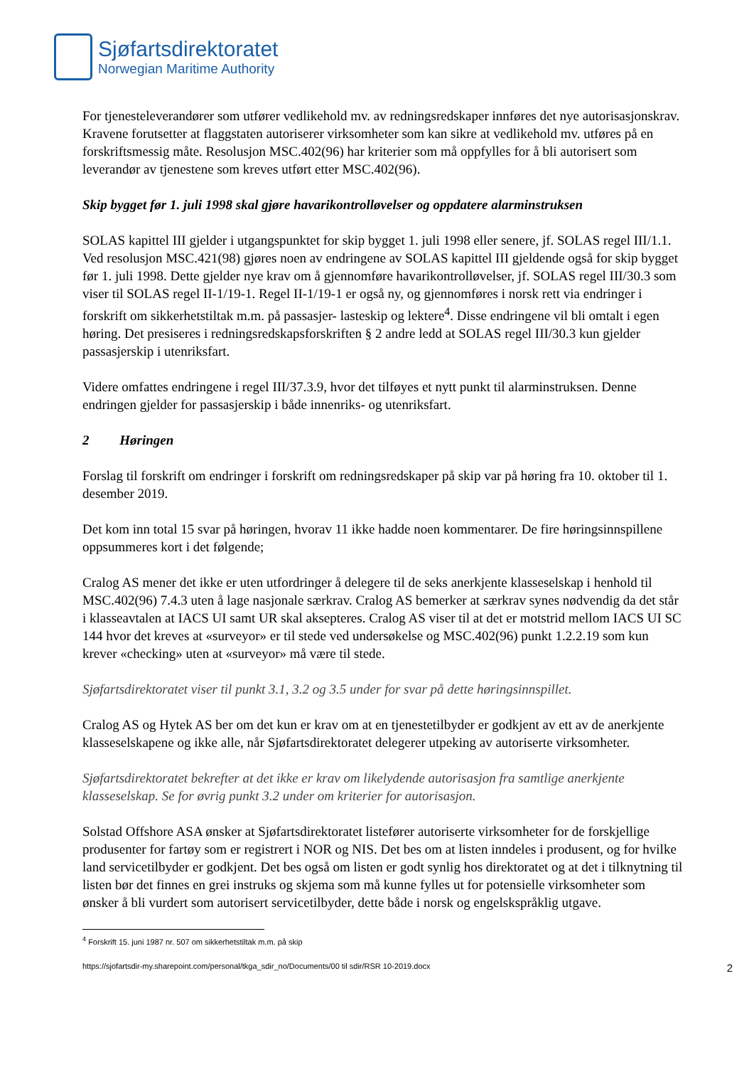Sjøfartsdirektoratet
Norwegian Maritime Authority
For tjenesteleverandører som utfører vedlikehold mv. av redningsredskaper innføres det nye autorisasjonskrav. Kravene forutsetter at flaggstaten autoriserer virksomheter som kan sikre at vedlikehold mv. utføres på en forskriftsmessig måte. Resolusjon MSC.402(96) har kriterier som må oppfylles for å bli autorisert som leverandør av tjenestene som kreves utført etter MSC.402(96).
Skip bygget før 1. juli 1998 skal gjøre havarikontrolløvelser og oppdatere alarminstruksen
SOLAS kapittel III gjelder i utgangspunktet for skip bygget 1. juli 1998 eller senere, jf. SOLAS regel III/1.1. Ved resolusjon MSC.421(98) gjøres noen av endringene av SOLAS kapittel III gjeldende også for skip bygget før 1. juli 1998. Dette gjelder nye krav om å gjennomføre havarikontrolløvelser, jf. SOLAS regel III/30.3 som viser til SOLAS regel II-1/19-1. Regel II-1/19-1 er også ny, og gjennomføres i norsk rett via endringer i forskrift om sikkerhetstiltak m.m. på passasjer- lasteskip og lektere<sup>4</sup>. Disse endringene vil bli omtalt i egen høring. Det presiseres i redningsredskapsforskriften § 2 andre ledd at SOLAS regel III/30.3 kun gjelder passasjerskip i utenriksfart.
Videre omfattes endringene i regel III/37.3.9, hvor det tilføyes et nytt punkt til alarminstruksen. Denne endringen gjelder for passasjerskip i både innenriks- og utenriksfart.
2 Høringen
Forslag til forskrift om endringer i forskrift om redningsredskaper på skip var på høring fra 10. oktober til 1. desember 2019.
Det kom inn total 15 svar på høringen, hvorav 11 ikke hadde noen kommentarer. De fire høringsinnspillene oppsummeres kort i det følgende;
Cralog AS mener det ikke er uten utfordringer å delegere til de seks anerkjente klasseselskap i henhold til MSC.402(96) 7.4.3 uten å lage nasjonale særkrav. Cralog AS bemerker at særkrav synes nødvendig da det står i klasseavtalen at IACS UI samt UR skal aksepteres. Cralog AS viser til at det er motstrid mellom IACS UI SC 144 hvor det kreves at «surveyor» er til stede ved undersøkelse og MSC.402(96) punkt 1.2.2.19 som kun krever «checking» uten at «surveyor» må være til stede.
Sjøfartsdirektoratet viser til punkt 3.1, 3.2 og 3.5 under for svar på dette høringsinnspillet.
Cralog AS og Hytek AS ber om det kun er krav om at en tjenestetilbyder er godkjent av ett av de anerkjente klasseselskapene og ikke alle, når Sjøfartsdirektoratet delegerer utpeking av autoriserte virksomheter.
Sjøfartsdirektoratet bekrefter at det ikke er krav om likelydende autorisasjon fra samtlige anerkjente klasseselskap. Se for øvrig punkt 3.2 under om kriterier for autorisasjon.
Solstad Offshore ASA ønsker at Sjøfartsdirektoratet listefører autoriserte virksomheter for de forskjellige produsenter for fartøy som er registrert i NOR og NIS. Det bes om at listen inndeles i produsent, og for hvilke land servicetilbyder er godkjent. Det bes også om listen er godt synlig hos direktoratet og at det i tilknytning til listen bør det finnes en grei instruks og skjema som må kunne fylles ut for potensielle virksomheter som ønsker å bli vurdert som autorisert servicetilbyder, dette både i norsk og engelskspråklig utgave.
<sup>4</sup> Forskrift 15. juni 1987 nr. 507 om sikkerhetstiltak m.m. på skip
https://sjofartsdir-my.sharepoint.com/personal/tkga_sdir_no/Documents/00 til sdir/RSR 10-2019.docx 2